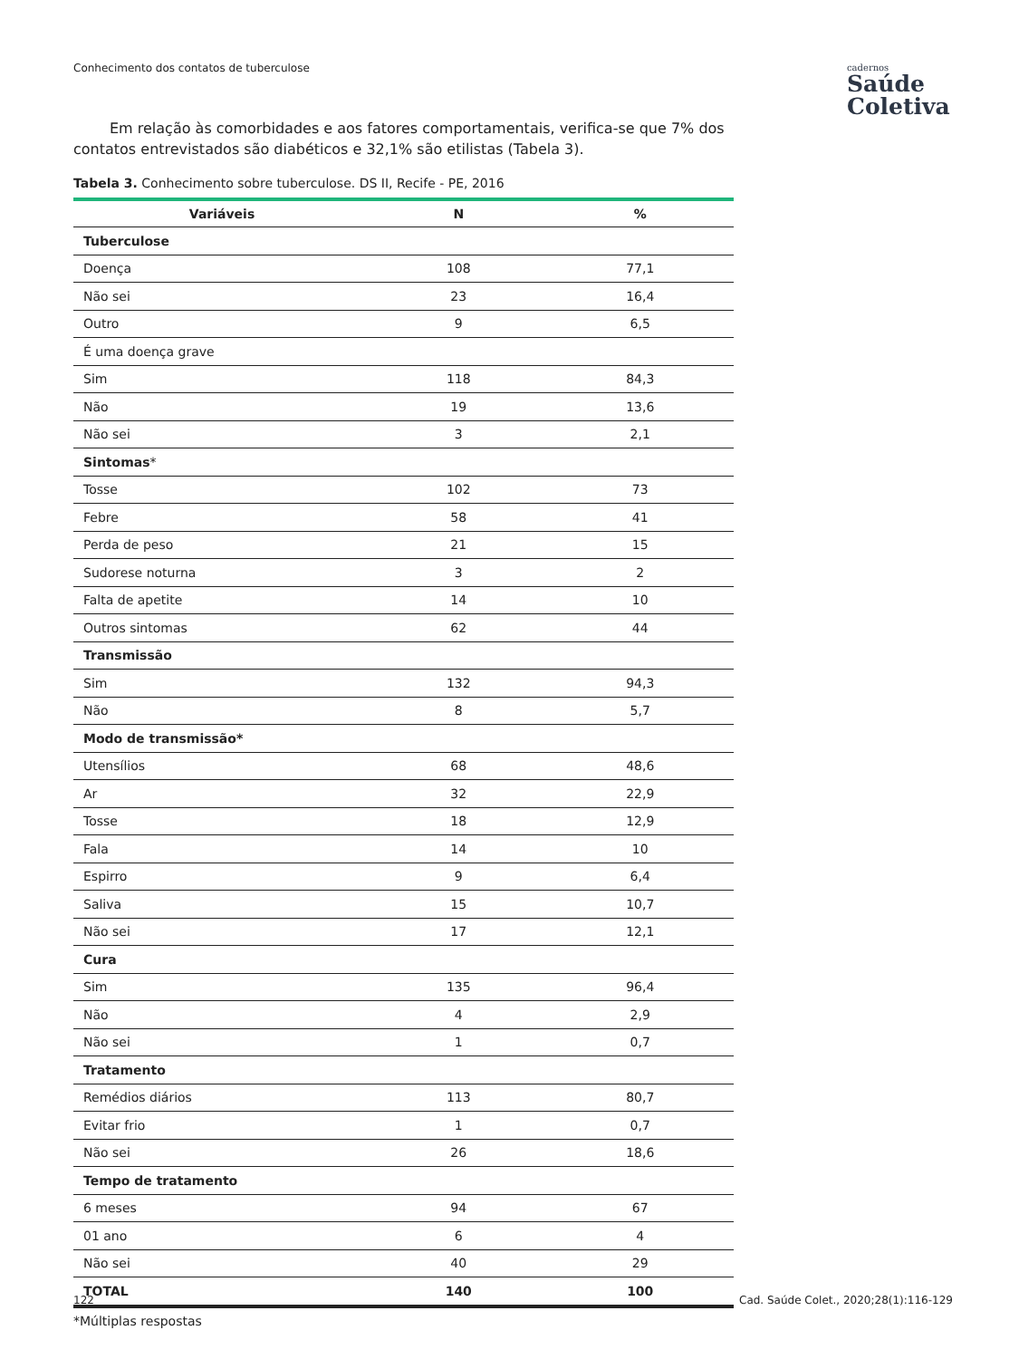Conhecimento dos contatos de tuberculose
cadernos
Saúde
Coletiva
Em relação às comorbidades e aos fatores comportamentais, verifica-se que 7% dos contatos entrevistados são diabéticos e 32,1% são etilistas (Tabela 3).
Tabela 3. Conhecimento sobre tuberculose. DS II, Recife - PE, 2016
| Variáveis | N | % |
| --- | --- | --- |
| Tuberculose | | |
| Doença | 108 | 77,1 |
| Não sei | 23 | 16,4 |
| Outro | 9 | 6,5 |
| É uma doença grave | | |
| Sim | 118 | 84,3 |
| Não | 19 | 13,6 |
| Não sei | 3 | 2,1 |
| Sintomas * | | |
| Tosse | 102 | 73 |
| Febre | 58 | 41 |
| Perda de peso | 21 | 15 |
| Sudorese noturna | 3 | 2 |
| Falta de apetite | 14 | 10 |
| Outros sintomas | 62 | 44 |
| Transmissão | | |
| Sim | 132 | 94,3 |
| Não | 8 | 5,7 |
| Modo de transmissão* | | |
| Utensílios | 68 | 48,6 |
| Ar | 32 | 22,9 |
| Tosse | 18 | 12,9 |
| Fala | 14 | 10 |
| Espirro | 9 | 6,4 |
| Saliva | 15 | 10,7 |
| Não sei | 17 | 12,1 |
| Cura | | |
| Sim | 135 | 96,4 |
| Não | 4 | 2,9 |
| Não sei | 1 | 0,7 |
| Tratamento | | |
| Remédios diários | 113 | 80,7 |
| Evitar frio | 1 | 0,7 |
| Não sei | 26 | 18,6 |
| Tempo de tratamento | | |
| 6 meses | 94 | 67 |
| 01 ano | 6 | 4 |
| Não sei | 40 | 29 |
| TOTAL | 140 | 100 |
*Múltiplas respostas
122
Cad. Saúde Colet., 2020;28(1):116-129